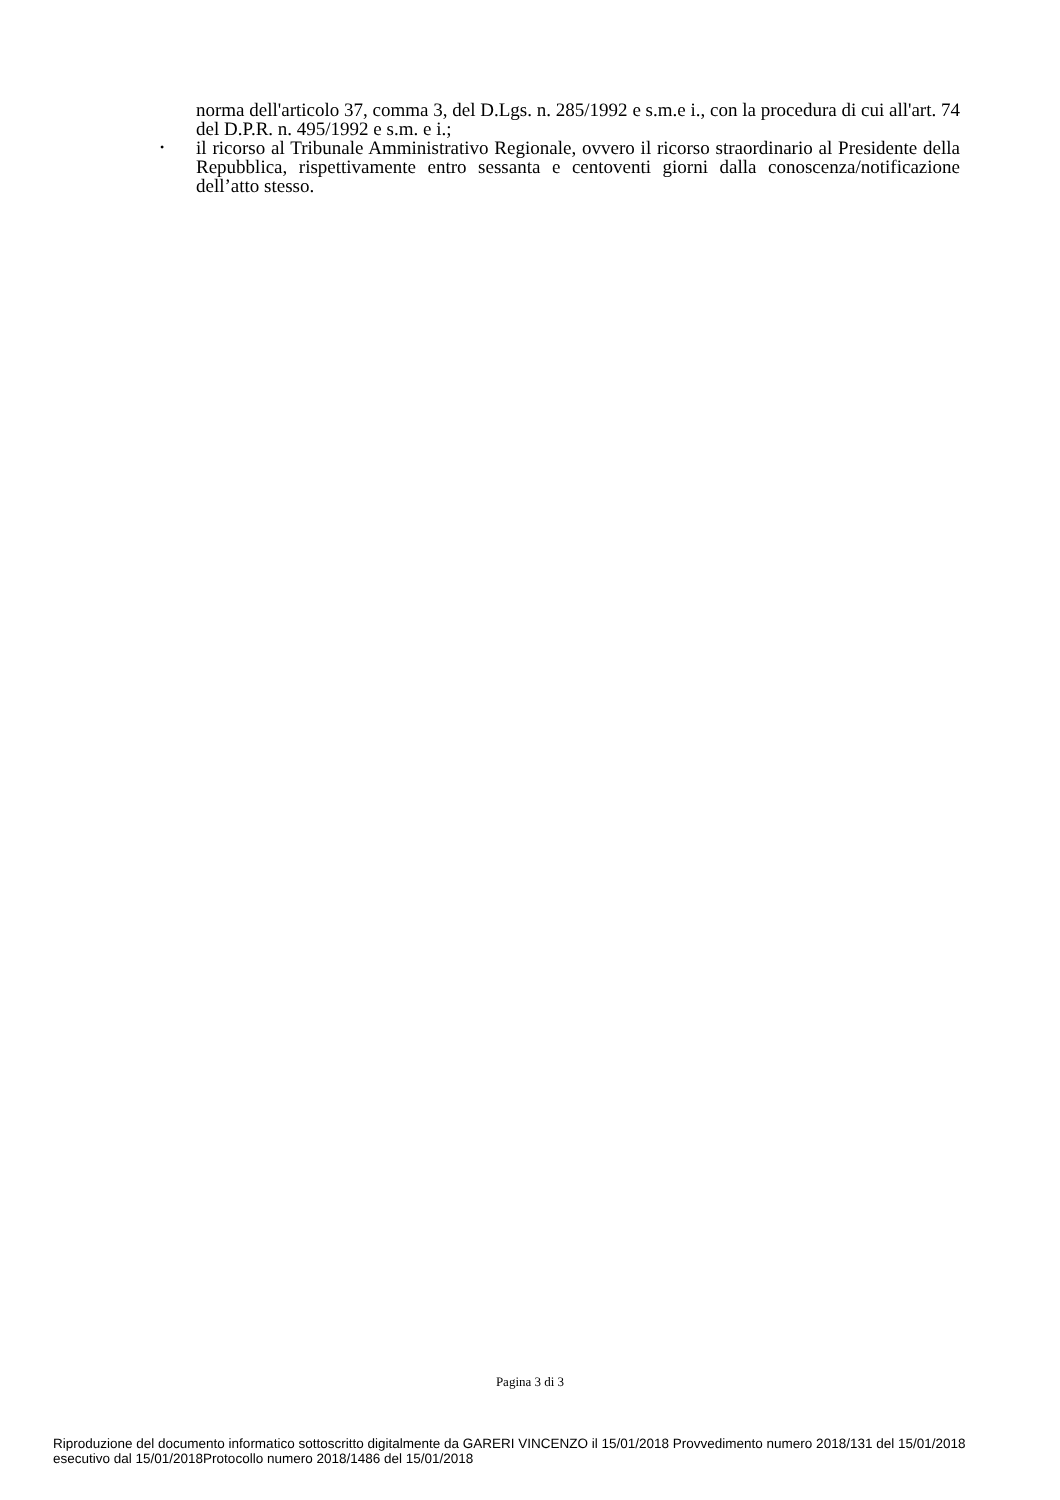norma dell'articolo 37, comma 3, del D.Lgs. n. 285/1992 e s.m.e i., con la procedura di cui all'art. 74 del D.P.R. n. 495/1992 e s.m. e i.;
•
il ricorso al Tribunale Amministrativo Regionale, ovvero il ricorso straordinario al Presidente della Repubblica, rispettivamente entro sessanta e centoventi giorni dalla conoscenza/notificazione dell’atto stesso.
Pagina 3 di 3
Riproduzione del documento informatico sottoscritto digitalmente da GARERI VINCENZO il 15/01/2018 Provvedimento numero 2018/131 del 15/01/2018
esecutivo dal 15/01/2018Protocollo numero 2018/1486 del 15/01/2018